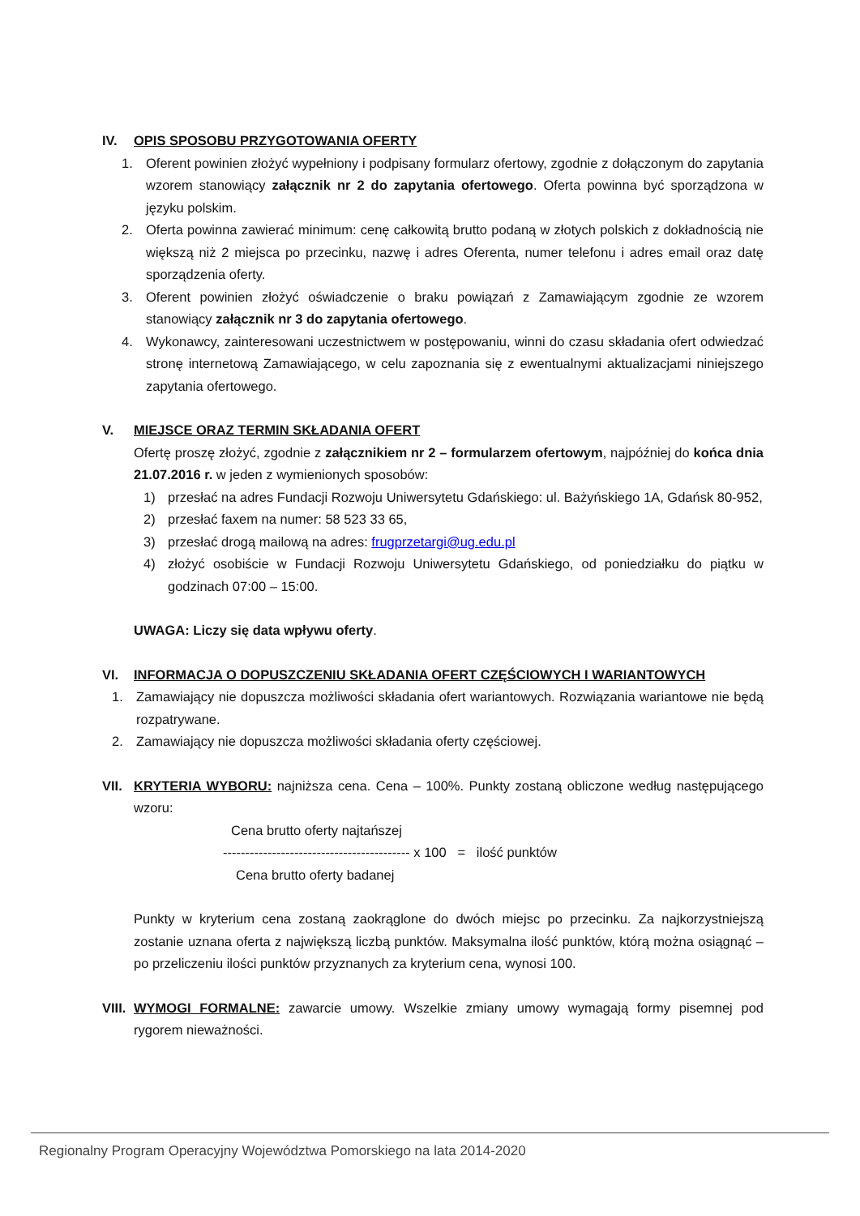IV. OPIS SPOSOBU PRZYGOTOWANIA OFERTY
1. Oferent powinien złożyć wypełniony i podpisany formularz ofertowy, zgodnie z dołączonym do zapytania wzorem stanowiący załącznik nr 2 do zapytania ofertowego. Oferta powinna być sporządzona w języku polskim.
2. Oferta powinna zawierać minimum: cenę całkowitą brutto podaną w złotych polskich z dokładnością nie większą niż 2 miejsca po przecinku, nazwę i adres Oferenta, numer telefonu i adres email oraz datę sporządzenia oferty.
3. Oferent powinien złożyć oświadczenie o braku powiązań z Zamawiającym zgodnie ze wzorem stanowiący załącznik nr 3 do zapytania ofertowego.
4. Wykonawcy, zainteresowani uczestnictwem w postępowaniu, winni do czasu składania ofert odwiedzać stronę internetową Zamawiającego, w celu zapoznania się z ewentualnymi aktualizacjami niniejszego zapytania ofertowego.
V. MIEJSCE ORAZ TERMIN SKŁADANIA OFERT
Ofertę proszę złożyć, zgodnie z załącznikiem nr 2 – formularzem ofertowym, najpóźniej do końca dnia 21.07.2016 r. w jeden z wymienionych sposobów:
1) przesłać na adres Fundacji Rozwoju Uniwersytetu Gdańskiego: ul. Bażyńskiego 1A, Gdańsk 80-952,
2) przesłać faxem na numer: 58 523 33 65,
3) przesłać drogą mailową na adres: frugprzetargi@ug.edu.pl
4) złożyć osobiście w Fundacji Rozwoju Uniwersytetu Gdańskiego, od poniedziałku do piątku w godzinach 07:00 – 15:00.
UWAGA: Liczy się data wpływu oferty.
VI. INFORMACJA O DOPUSZCZENIU SKŁADANIA OFERT CZĘŚCIOWYCH I WARIANTOWYCH
1. Zamawiający nie dopuszcza możliwości składania ofert wariantowych. Rozwiązania wariantowe nie będą rozpatrywane.
2. Zamawiający nie dopuszcza możliwości składania oferty częściowej.
VII.
KRYTERIA WYBORU: najniższa cena. Cena – 100%. Punkty zostaną obliczone według następującego wzoru:
Cena brutto oferty najtańszej
------------------------------------------ x 100 = ilość punktów
Cena brutto oferty badanej
Punkty w kryterium cena zostaną zaokrąglone do dwóch miejsc po przecinku. Za najkorzystniejszą zostanie uznana oferta z największą liczbą punktów. Maksymalna ilość punktów, którą można osiągnąć – po przeliczeniu ilości punktów przyznanych za kryterium cena, wynosi 100.
VIII.
WYMOGI FORMALNE: zawarcie umowy. Wszelkie zmiany umowy wymagają formy pisemnej pod rygorem nieważności.
Regionalny Program Operacyjny Województwa Pomorskiego na lata 2014-2020